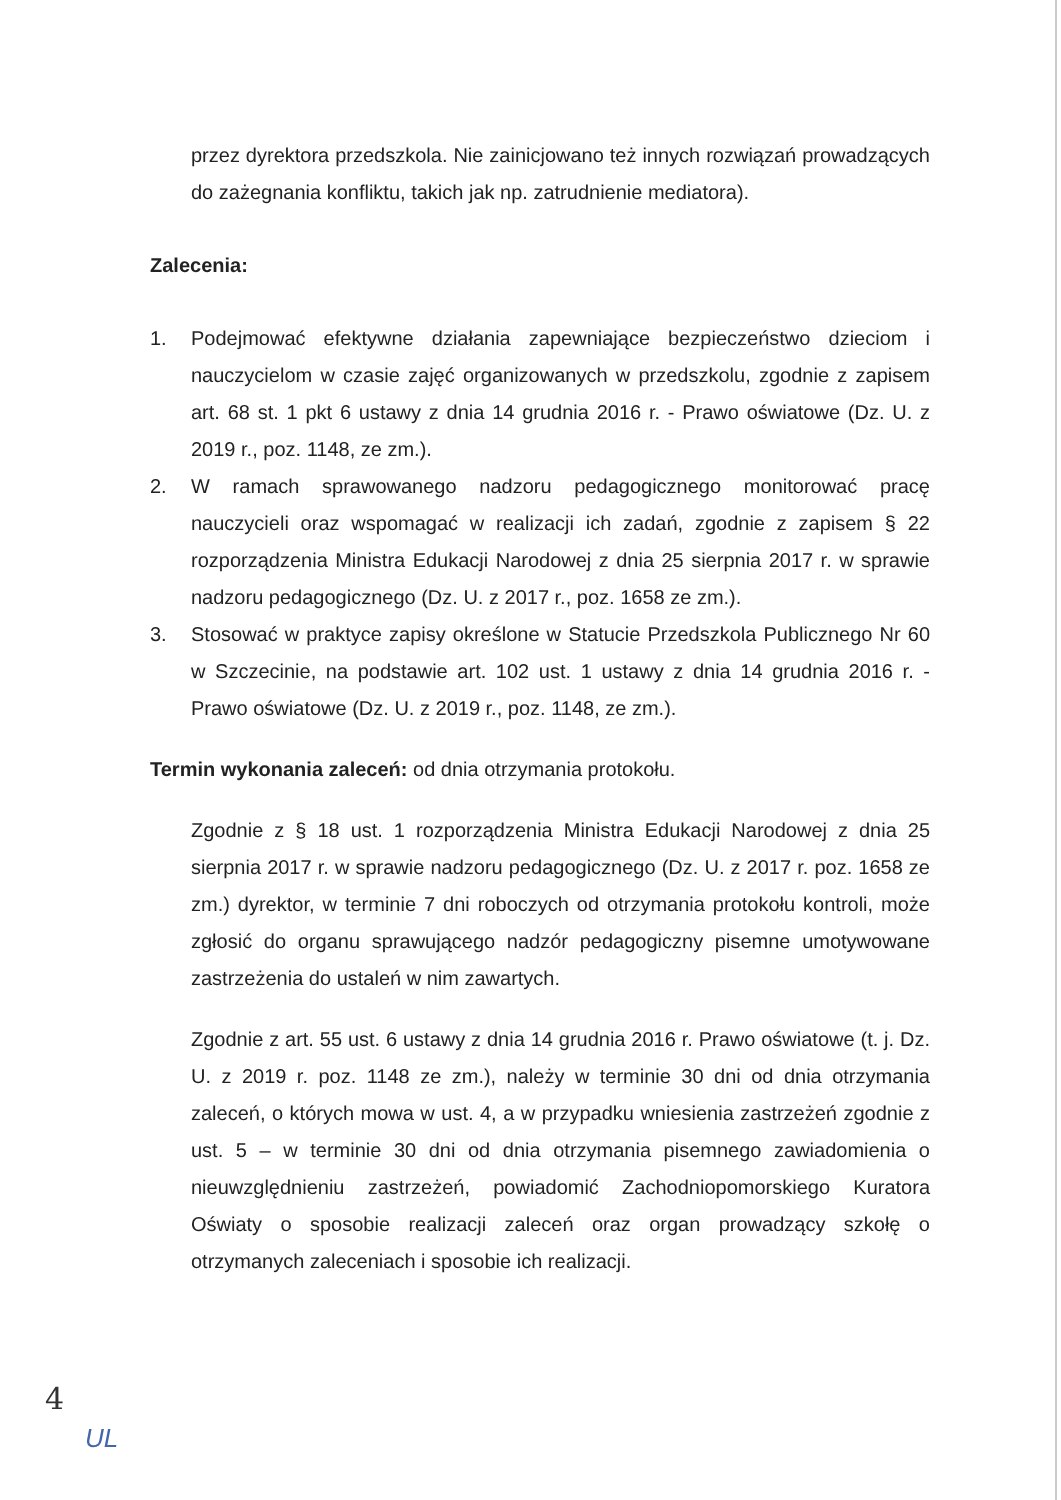przez dyrektora przedszkola. Nie zainicjowano też innych rozwiązań prowadzących do zażegnania konfliktu, takich jak np. zatrudnienie mediatora).
Zalecenia:
1. Podejmować efektywne działania zapewniające bezpieczeństwo dzieciom i nauczycielom w czasie zajęć organizowanych w przedszkolu, zgodnie z zapisem art. 68 st. 1 pkt 6 ustawy z dnia 14 grudnia 2016 r. - Prawo oświatowe (Dz. U. z 2019 r., poz. 1148, ze zm.).
2. W ramach sprawowanego nadzoru pedagogicznego monitorować pracę nauczycieli oraz wspomagać w realizacji ich zadań, zgodnie z zapisem § 22 rozporządzenia Ministra Edukacji Narodowej z dnia 25 sierpnia 2017 r. w sprawie nadzoru pedagogicznego (Dz. U. z 2017 r., poz. 1658 ze zm.).
3. Stosować w praktyce zapisy określone w Statucie Przedszkola Publicznego Nr 60 w Szczecinie, na podstawie art. 102 ust. 1 ustawy z dnia 14 grudnia 2016 r. - Prawo oświatowe (Dz. U. z 2019 r., poz. 1148, ze zm.).
Termin wykonania zaleceń: od dnia otrzymania protokołu.
Zgodnie z § 18 ust. 1 rozporządzenia Ministra Edukacji Narodowej z dnia 25 sierpnia 2017 r. w sprawie nadzoru pedagogicznego (Dz. U. z 2017 r. poz. 1658 ze zm.) dyrektor, w terminie 7 dni roboczych od otrzymania protokołu kontroli, może zgłosić do organu sprawującego nadzór pedagogiczny pisemne umotywowane zastrzeżenia do ustaleń w nim zawartych.
Zgodnie z art. 55 ust. 6 ustawy z dnia 14 grudnia 2016 r. Prawo oświatowe (t. j. Dz. U. z 2019 r. poz. 1148 ze zm.), należy w terminie 30 dni od dnia otrzymania zaleceń, o których mowa w ust. 4, a w przypadku wniesienia zastrzeżeń zgodnie z ust. 5 – w terminie 30 dni od dnia otrzymania pisemnego zawiadomienia o nieuwzględnieniu zastrzeżeń, powiadomić Zachodniopomorskiego Kuratora Oświaty o sposobie realizacji zaleceń oraz organ prowadzący szkołę o otrzymanych zaleceniach i sposobie ich realizacji.
4
UL